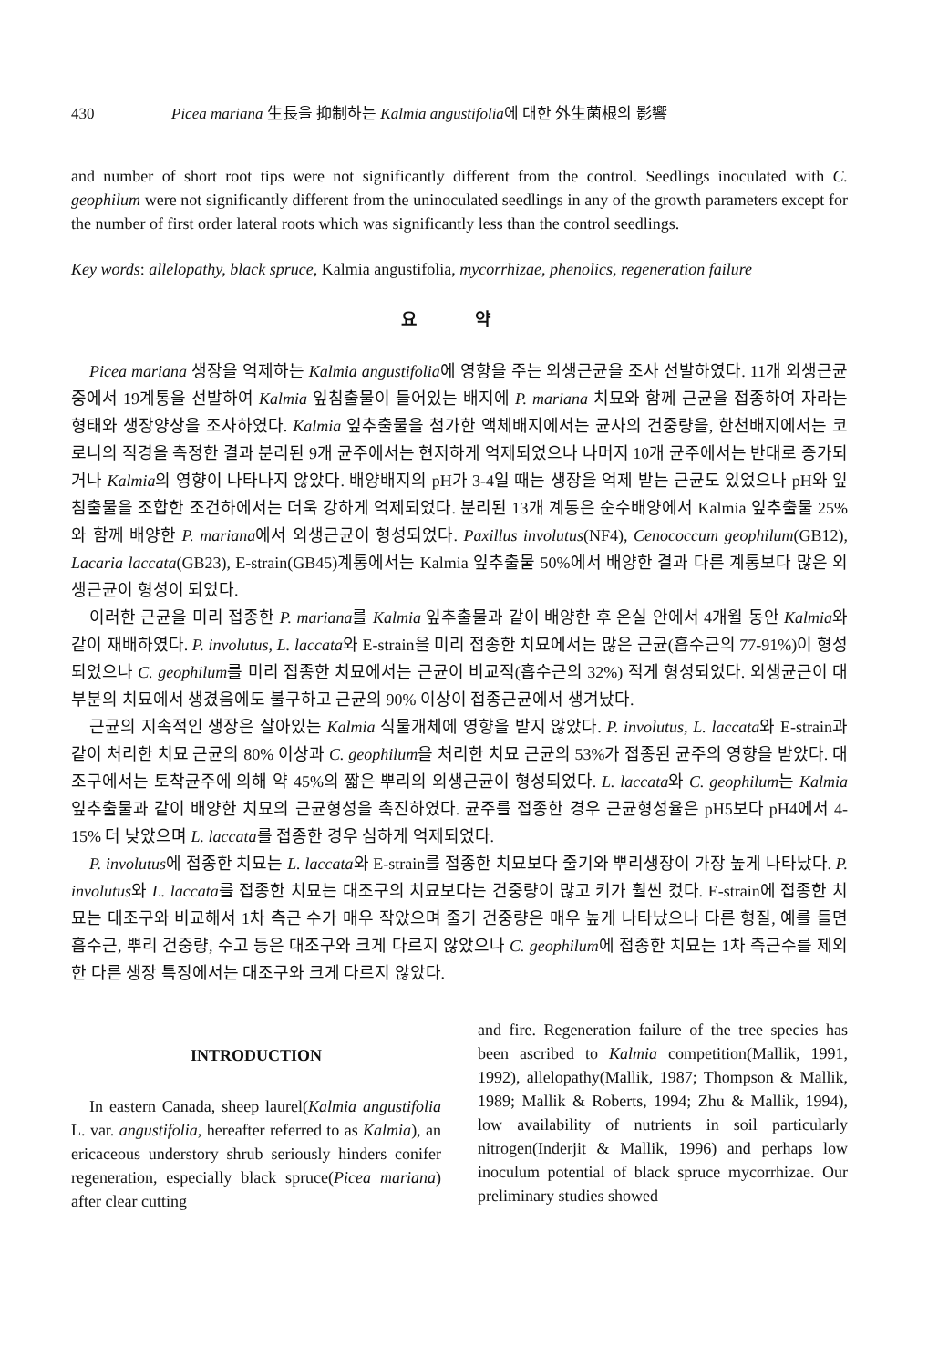430 Picea mariana 生長을 抑制하는 Kalmia angustifolia에 대한 外生菌根의 影響
and number of short root tips were not significantly different from the control. Seedlings inoculated with C. geophilum were not significantly different from the uninoculated seedlings in any of the growth parameters except for the number of first order lateral roots which was significantly less than the control seedlings.
Key words: allelopathy, black spruce, Kalmia angustifolia, mycorrhizae, phenolics, regeneration failure
요 약
Picea mariana 생장을 억제하는 Kalmia angustifolia에 영향을 주는 외생근균을 조사 선발하였다. 11개 외생근균중에서 19계통을 선발하여 Kalmia 잎침출물이 들어있는 배지에 P. mariana 치묘와 함께 근균을 접종하여 자라는 형태와 생장양상을 조사하였다. Kalmia 잎추출물을 첨가한 액체배지에서는 균사의 건중량을, 한천배지에서는 코로니의 직경을 측정한 결과 분리된 9개 균주에서는 현저하게 억제되었으나 나머지 10개 균주에서는 반대로 증가되거나 Kalmia의 영향이 나타나지 않았다. 배양배지의 pH가 3-4일 때는 생장을 억제 받는 근균도 있었으나 pH와 잎침출물을 조합한 조건하에서는 더욱 강하게 억제되었다. 분리된 13개 계통은 순수배양에서 Kalmia 잎추출물 25%와 함께 배양한 P. mariana에서 외생근균이 형성되었다. Paxillus involutus(NF4), Cenococcum geophilum(GB12), Lacaria laccata(GB23), E-strain(GB45)계통에서는 Kalmia 잎추출물 50%에서 배양한 결과 다른 계통보다 많은 외생근균이 형성이 되었다.
이러한 근균을 미리 접종한 P. mariana를 Kalmia 잎추출물과 같이 배양한 후 온실 안에서 4개월 동안 Kalmia와 같이 재배하였다. P. involutus, L. laccata와 E-strain을 미리 접종한 치묘에서는 많은 근균(흡수근의 77-91%)이 형성되었으나 C. geophilum를 미리 접종한 치묘에서는 근균이 비교적(흡수근의 32%) 적게 형성되었다. 외생균근이 대부분의 치묘에서 생겼음에도 불구하고 근균의 90% 이상이 접종근균에서 생겨났다.
근균의 지속적인 생장은 살아있는 Kalmia 식물개체에 영향을 받지 않았다. P. involutus, L. laccata와 E-strain과 같이 처리한 치묘 근균의 80% 이상과 C. geophilum을 처리한 치묘 근균의 53%가 접종된 균주의 영향을 받았다. 대조구에서는 토착균주에 의해 약 45%의 짧은 뿌리의 외생근균이 형성되었다. L. laccata와 C. geophilum는 Kalmia잎추출물과 같이 배양한 치묘의 근균형성을 촉진하였다. 균주를 접종한 경우 근균형성율은 pH5보다 pH4에서 4-15% 더 낮았으며 L. laccata를 접종한 경우 심하게 억제되었다.
P. involutus에 접종한 치묘는 L. laccata와 E-strain를 접종한 치묘보다 줄기와 뿌리생장이 가장 높게 나타났다. P. involutus와 L. laccata를 접종한 치묘는 대조구의 치묘보다는 건중량이 많고 키가 훨씬 컸다. E-strain에 접종한 치묘는 대조구와 비교해서 1차 측근 수가 매우 작았으며 줄기 건중량은 매우 높게 나타났으나 다른 형질, 예를 들면 흡수근, 뿌리 건중량, 수고 등은 대조구와 크게 다르지 않았으나 C. geophilum에 접종한 치묘는 1차 측근수를 제외한 다른 생장 특징에서는 대조구와 크게 다르지 않았다.
INTRODUCTION
In eastern Canada, sheep laurel(Kalmia angustifolia L. var. angustifolia, hereafter referred to as Kalmia), an ericaceous understory shrub seriously hinders conifer regeneration, especially black spruce(Picea mariana) after clear cutting
and fire. Regeneration failure of the tree species has been ascribed to Kalmia competition(Mallik, 1991, 1992), allelopathy(Mallik, 1987; Thompson & Mallik, 1989; Mallik & Roberts, 1994; Zhu & Mallik, 1994), low availability of nutrients in soil particularly nitrogen(Inderjit & Mallik, 1996) and perhaps low inoculum potential of black spruce mycorrhizae. Our preliminary studies showed